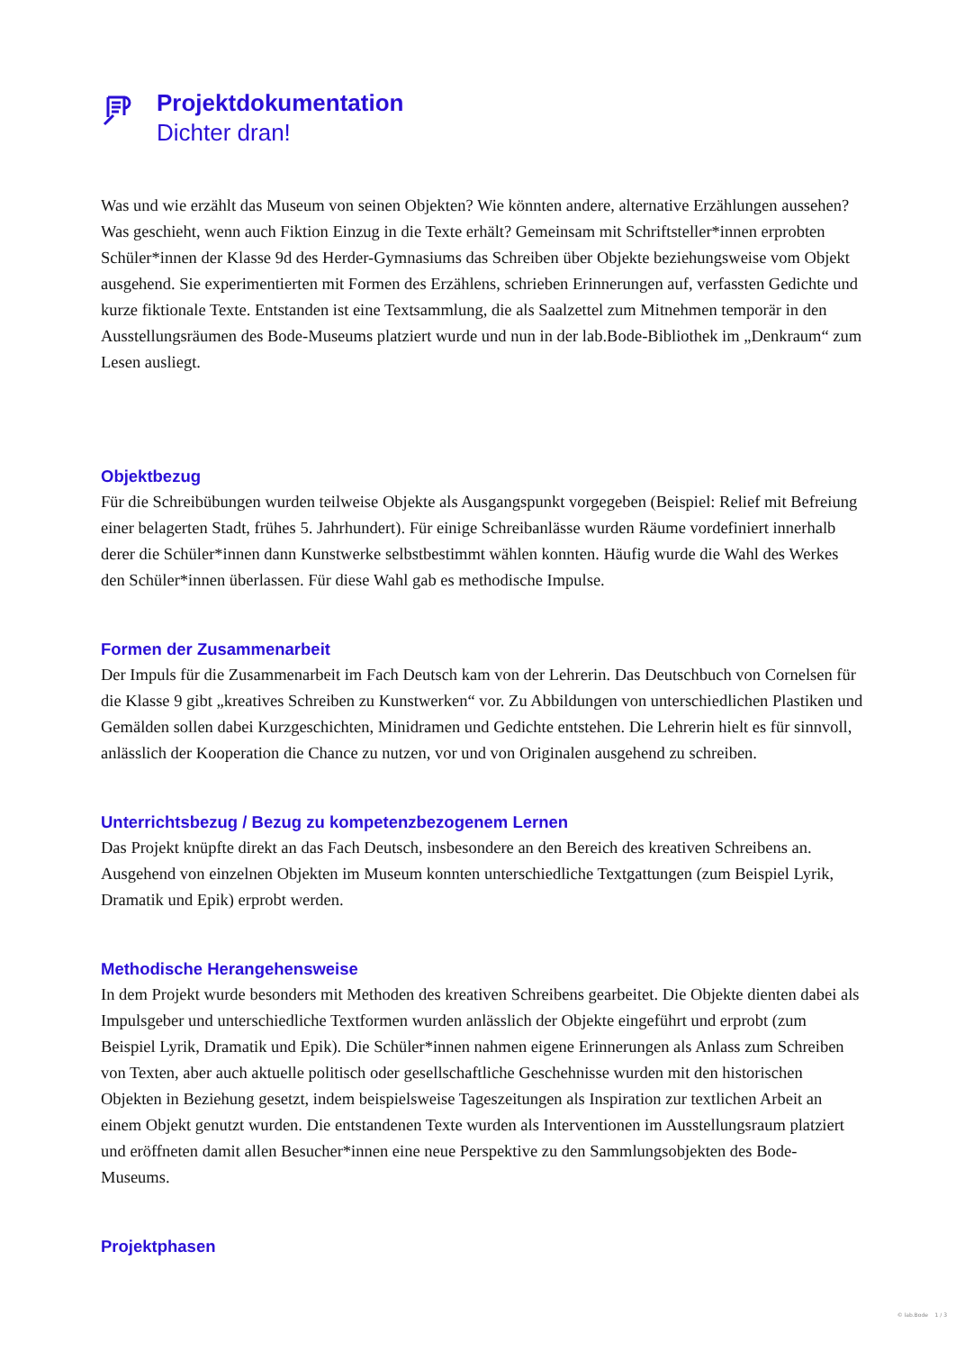Projektdokumentation
Dichter dran!
Was und wie erzählt das Museum von seinen Objekten? Wie könnten andere, alternative Erzählungen aussehen? Was geschieht, wenn auch Fiktion Einzug in die Texte erhält? Gemeinsam mit Schriftsteller*innen erprobten Schüler*innen der Klasse 9d des Herder-Gymnasiums das Schreiben über Objekte beziehungsweise vom Objekt ausgehend. Sie experimentierten mit Formen des Erzählens, schrieben Erinnerungen auf, verfassten Gedichte und kurze fiktionale Texte. Entstanden ist eine Textsammlung, die als Saalzettel zum Mitnehmen temporär in den Ausstellungsräumen des Bode-Museums platziert wurde und nun in der lab.Bode-Bibliothek im „Denkraum“ zum Lesen ausliegt.
Objektbezug
Für die Schreibübungen wurden teilweise Objekte als Ausgangspunkt vorgegeben (Beispiel: Relief mit Befreiung einer belagerten Stadt, frühes 5. Jahrhundert). Für einige Schreibanlässe wurden Räume vordefiniert innerhalb derer die Schüler*innen dann Kunstwerke selbstbestimmt wählen konnten. Häufig wurde die Wahl des Werkes den Schüler*innen überlassen. Für diese Wahl gab es methodische Impulse.
Formen der Zusammenarbeit
Der Impuls für die Zusammenarbeit im Fach Deutsch kam von der Lehrerin. Das Deutschbuch von Cornelsen für die Klasse 9 gibt „kreatives Schreiben zu Kunstwerken“ vor. Zu Abbildungen von unterschiedlichen Plastiken und Gemälden sollen dabei Kurzgeschichten, Minidramen und Gedichte entstehen. Die Lehrerin hielt es für sinnvoll, anlässlich der Kooperation die Chance zu nutzen, vor und von Originalen ausgehend zu schreiben.
Unterrichtsbezug / Bezug zu kompetenzbezogenem Lernen
Das Projekt knüpfte direkt an das Fach Deutsch, insbesondere an den Bereich des kreativen Schreibens an. Ausgehend von einzelnen Objekten im Museum konnten unterschiedliche Textgattungen (zum Beispiel Lyrik, Dramatik und Epik) erprobt werden.
Methodische Herangehensweise
In dem Projekt wurde besonders mit Methoden des kreativen Schreibens gearbeitet. Die Objekte dienten dabei als Impulsgeber und unterschiedliche Textformen wurden anlässlich der Objekte eingeführt und erprobt (zum Beispiel Lyrik, Dramatik und Epik). Die Schüler*innen nahmen eigene Erinnerungen als Anlass zum Schreiben von Texten, aber auch aktuelle politisch oder gesellschaftliche Geschehnisse wurden mit den historischen Objekten in Beziehung gesetzt, indem beispielsweise Tageszeitungen als Inspiration zur textlichen Arbeit an einem Objekt genutzt wurden. Die entstandenen Texte wurden als Interventionen im Ausstellungsraum platziert und eröffneten damit allen Besucher*innen eine neue Perspektive zu den Sammlungsobjekten des Bode-Museums.
Projektphasen
© lab.Bode 1 / 3